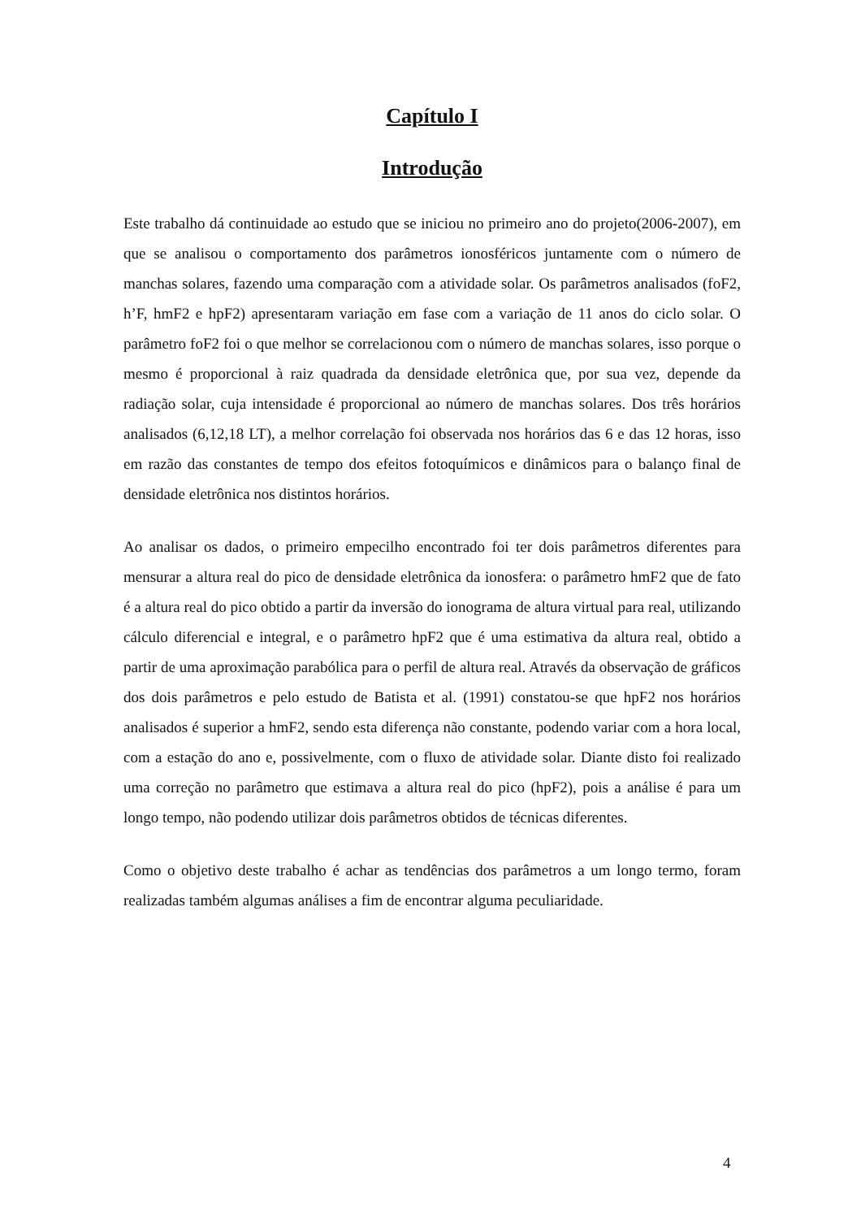Capítulo I
Introdução
Este trabalho dá continuidade ao estudo que se iniciou no primeiro ano do projeto(2006-2007), em que se analisou o comportamento dos parâmetros ionosféricos juntamente com o número de manchas solares, fazendo uma comparação com a atividade solar. Os parâmetros analisados (foF2, h’F, hmF2 e hpF2) apresentaram variação em fase com a variação de 11 anos do ciclo solar. O parâmetro foF2 foi o que melhor se correlacionou com o número de manchas solares, isso porque o mesmo é proporcional à raiz quadrada da densidade eletrônica que, por sua vez, depende da radiação solar, cuja intensidade é proporcional ao número de manchas solares. Dos três horários analisados (6,12,18 LT), a melhor correlação foi observada nos horários das 6 e das 12 horas, isso em razão das constantes de tempo dos efeitos fotoquímicos e dinâmicos para o balanço final de densidade eletrônica nos distintos horários.
Ao analisar os dados, o primeiro empecilho encontrado foi ter dois parâmetros diferentes para mensurar a altura real do pico de densidade eletrônica da ionosfera: o parâmetro hmF2 que de fato é a altura real do pico obtido a partir da inversão do ionograma de altura virtual para real, utilizando cálculo diferencial e integral, e o parâmetro hpF2 que é uma estimativa da altura real, obtido a partir de uma aproximação parabólica para o perfil de altura real. Através da observação de gráficos dos dois parâmetros e pelo estudo de Batista et al. (1991) constatou-se que hpF2 nos horários analisados é superior a hmF2, sendo esta diferença não constante, podendo variar com a hora local, com a estação do ano e, possivelmente, com o fluxo de atividade solar. Diante disto foi realizado uma correção no parâmetro que estimava a altura real do pico (hpF2), pois a análise é para um longo tempo, não podendo utilizar dois parâmetros obtidos de técnicas diferentes.
Como o objetivo deste trabalho é achar as tendências dos parâmetros a um longo termo, foram realizadas também algumas análises a fim de encontrar alguma peculiaridade.
4